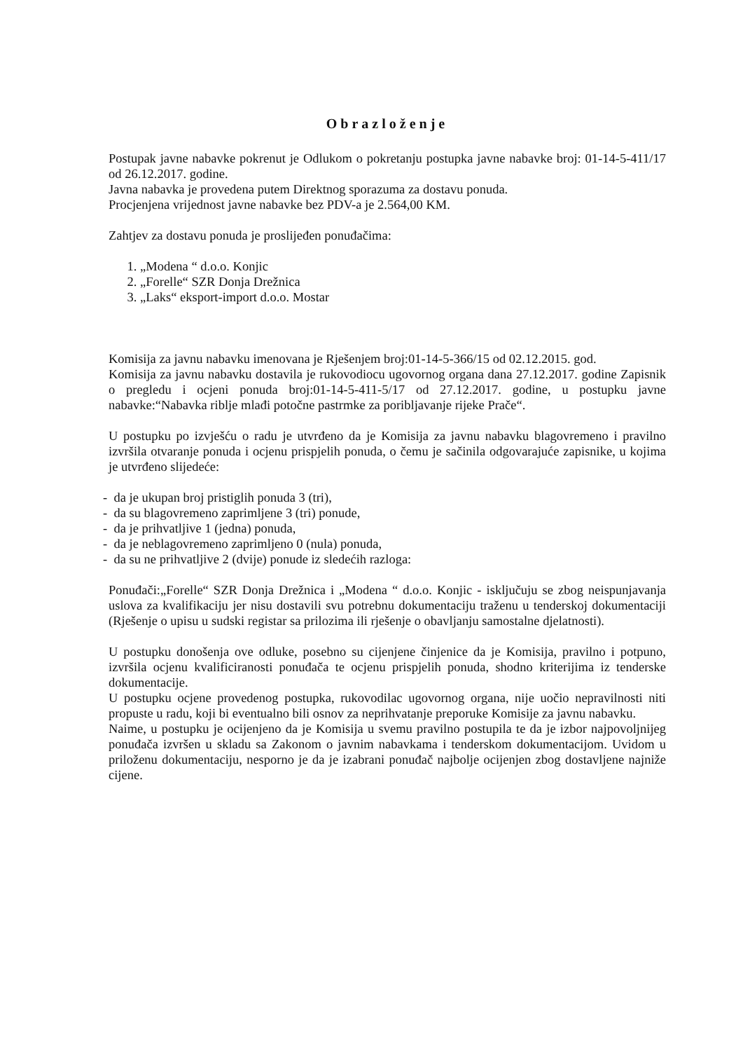Obrazloženje
Postupak javne nabavke pokrenut je Odlukom o pokretanju postupka javne nabavke broj: 01-14-5-411/17 od 26.12.2017. godine.
Javna nabavka je provedena putem Direktnog sporazuma za dostavu ponuda.
Procjenjena vrijednost javne nabavke bez PDV-a je 2.564,00 KM.
Zahtjev za dostavu ponuda je proslijeđen ponuđačima:
1. „Modena “ d.o.o. Konjic
2. „Forelle“ SZR Donja Drežnica
3. „Laks“ eksport-import d.o.o. Mostar
Komisija za javnu nabavku imenovana je Rješenjem broj:01-14-5-366/15 od 02.12.2015. god.
Komisija za javnu nabavku dostavila je rukovodiocu ugovornog organa dana 27.12.2017. godine Zapisnik o pregledu i ocjeni ponuda broj:01-14-5-411-5/17 od 27.12.2017. godine, u postupku javne nabavke:“Nabavka riblje mlađi potočne pastrmke za poribljavanje rijeke Prače“.
U postupku po izvješću o radu je utvrđeno da je Komisija za javnu nabavku blagovremeno i pravilno izvršila otvaranje ponuda i ocjenu prispjelih ponuda, o čemu je sačinila odgovarajuće zapisnike, u kojima je utvrđeno slijedeće:
- da je ukupan broj pristiglih ponuda 3 (tri),
- da su blagovremeno zaprimljene 3 (tri) ponude,
- da je prihvatljive 1 (jedna) ponuda,
- da je neblagovremeno zaprimljeno 0 (nula) ponuda,
- da su ne prihvatljive 2 (dvije) ponude iz sledećih razloga:
Ponuđači:„Forelle“ SZR Donja Drežnica i „Modena “ d.o.o. Konjic - isključuju se zbog neispunjavanja uslova za kvalifikaciju jer nisu dostavili svu potrebnu dokumentaciju traženu u tenderskoj dokumentaciji (Rješenje o upisu u sudski registar sa prilozima ili rješenje o obavljanju samostalne djelatnosti).
U postupku donošenja ove odluke, posebno su cijenjene činjenice da je Komisija, pravilno i potpuno, izvršila ocjenu kvalificiranosti ponuđača te ocjenu prispjelih ponuda, shodno kriterijima iz tenderske dokumentacije.
U postupku ocjene provedenog postupka, rukovodilac ugovornog organa, nije uočio nepravilnosti niti propuste u radu, koji bi eventualno bili osnov za neprihvatanje preporuke Komisije za javnu nabavku.
Naime, u postupku je ocijenjeno da je Komisija u svemu pravilno postupila te da je izbor najpovoljnijeg ponuđača izvršen u skladu sa Zakonom o javnim nabavkama i tenderskom dokumentacijom. Uvidom u priloženu dokumentaciju, nesporno je da je izabrani ponuđač najbolje ocijenjen zbog dostavljene najniže cijene.